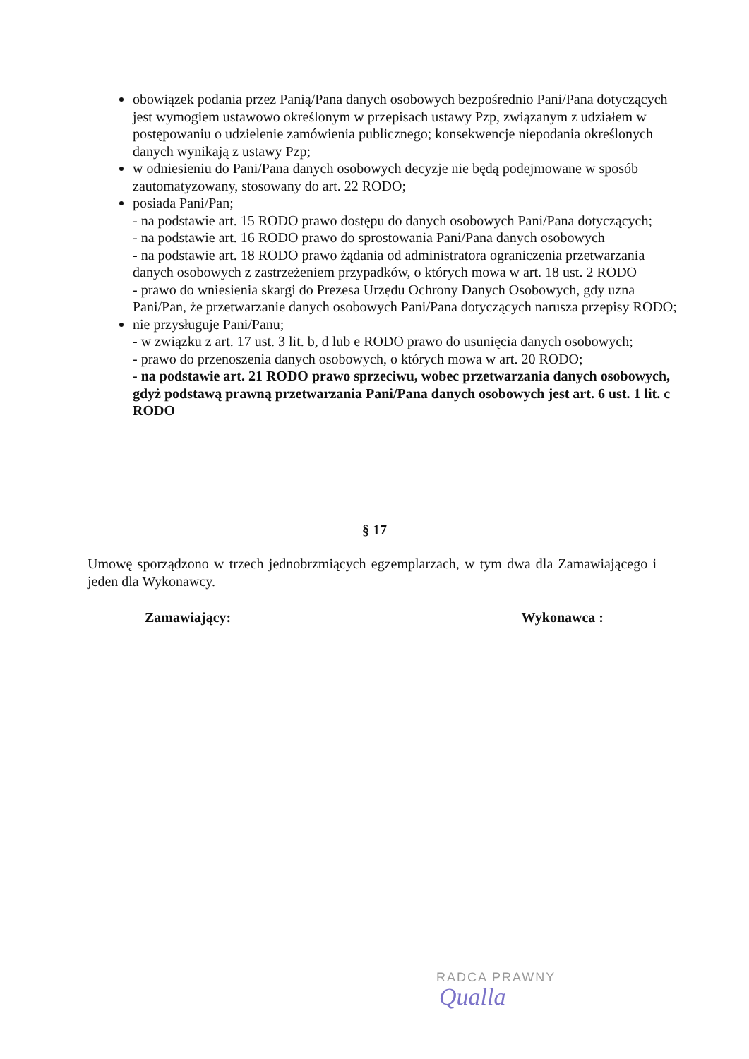obowiązek podania przez Panią/Pana danych osobowych bezpośrednio Pani/Pana dotyczących jest wymogiem ustawowo określonym w przepisach ustawy Pzp, związanym z udziałem w postępowaniu o udzielenie zamówienia publicznego; konsekwencje niepodania określonych danych wynikają z ustawy Pzp;
w odniesieniu do Pani/Pana danych osobowych decyzje nie będą podejmowane w sposób zautomatyzowany, stosowany do art. 22 RODO;
posiada Pani/Pan;
- na podstawie art. 15 RODO prawo dostępu do danych osobowych Pani/Pana dotyczących;
- na podstawie art. 16 RODO prawo do sprostowania Pani/Pana danych osobowych
- na podstawie art. 18 RODO prawo żądania od administratora ograniczenia przetwarzania danych osobowych z zastrzeżeniem przypadków, o których mowa w art. 18 ust. 2 RODO
- prawo do wniesienia skargi do Prezesa Urzędu Ochrony Danych Osobowych, gdy uzna Pani/Pan, że przetwarzanie danych osobowych Pani/Pana dotyczących narusza przepisy RODO;
nie przysługuje Pani/Panu;
- w związku z art. 17 ust. 3 lit. b, d lub e RODO prawo do usunięcia danych osobowych;
- prawo do przenoszenia danych osobowych, o których mowa w art. 20 RODO;
- na podstawie art. 21 RODO prawo sprzeciwu, wobec przetwarzania danych osobowych, gdyż podstawą prawną przetwarzania Pani/Pana danych osobowych jest art. 6 ust. 1 lit. c RODO
§ 17
Umowę sporządzono w trzech jednobrzmiących egzemplarzach, w tym dwa dla Zamawiającego i jeden dla Wykonawcy.
Zamawiający: Wykonawca :
RADCA PRAWNY
Qualla